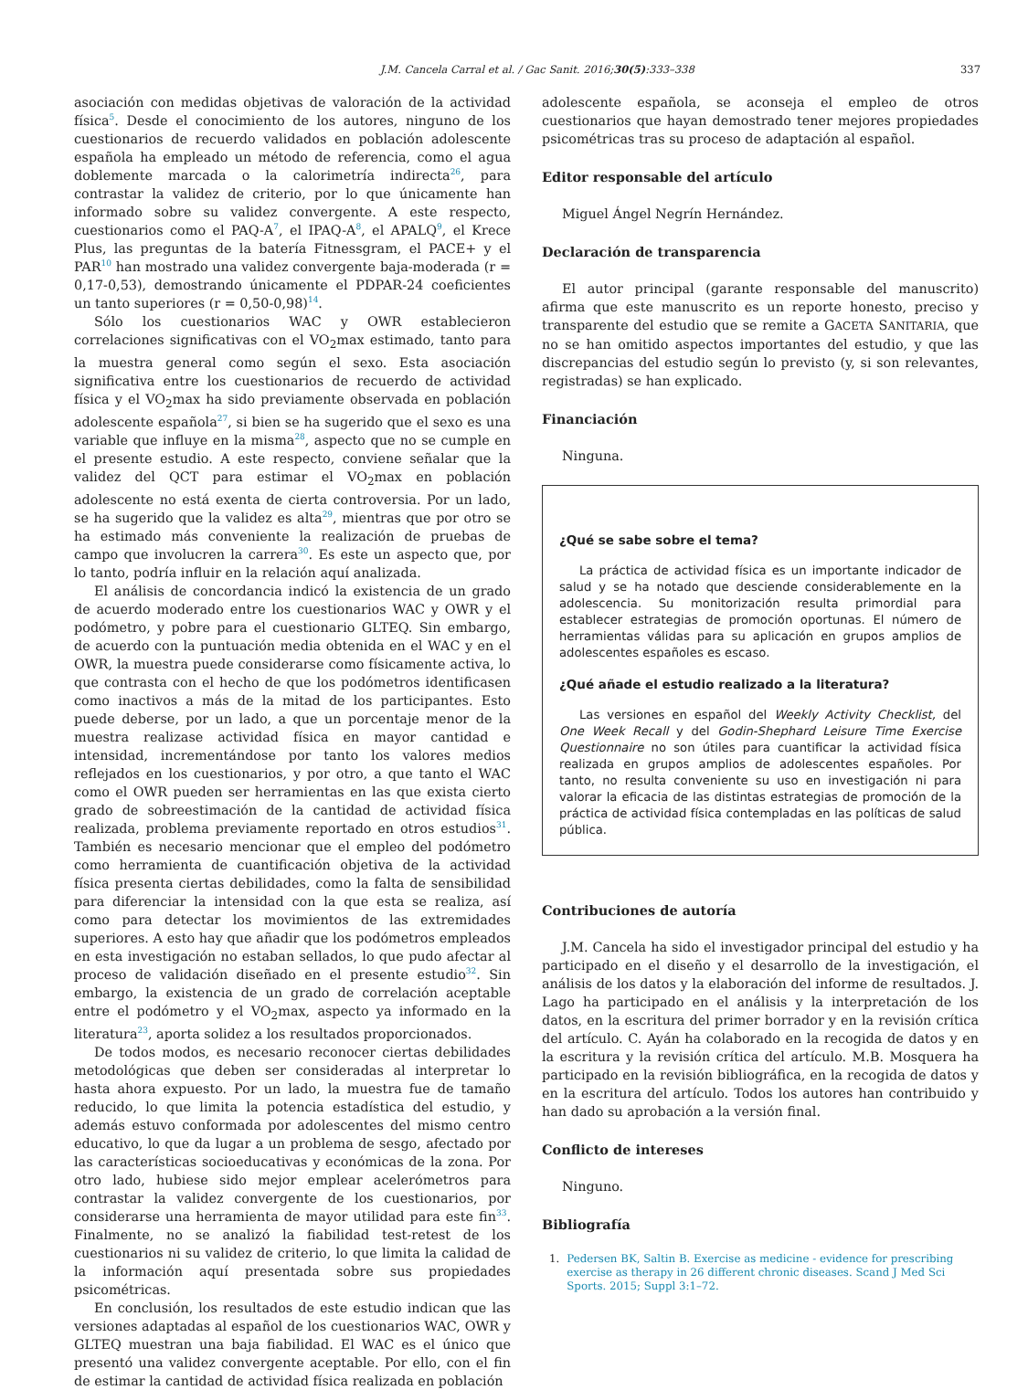J.M. Cancela Carral et al. / Gac Sanit. 2016;30(5):333–338 337
asociación con medidas objetivas de valoración de la actividad física<sup>5</sup>. Desde el conocimiento de los autores, ninguno de los cuestionarios de recuerdo validados en población adolescente española ha empleado un método de referencia, como el agua doblemente marcada o la calorimetría indirecta<sup>26</sup>, para contrastar la validez de criterio, por lo que únicamente han informado sobre su validez convergente. A este respecto, cuestionarios como el PAQ-A<sup>7</sup>, el IPAQ-A<sup>8</sup>, el APALQ<sup>9</sup>, el Krece Plus, las preguntas de la batería Fitnessgram, el PACE+ y el PAR<sup>10</sup> han mostrado una validez convergente baja-moderada (r = 0,17-0,53), demostrando únicamente el PDPAR-24 coeficientes un tanto superiores (r = 0,50-0,98)<sup>14</sup>.
Sólo los cuestionarios WAC y OWR establecieron correlaciones significativas con el VO<sub>2</sub>max estimado, tanto para la muestra general como según el sexo. Esta asociación significativa entre los cuestionarios de recuerdo de actividad física y el VO<sub>2</sub>max ha sido previamente observada en población adolescente española<sup>27</sup>, si bien se ha sugerido que el sexo es una variable que influye en la misma<sup>28</sup>, aspecto que no se cumple en el presente estudio. A este respecto, conviene señalar que la validez del QCT para estimar el VO<sub>2</sub>max en población adolescente no está exenta de cierta controversia. Por un lado, se ha sugerido que la validez es alta<sup>29</sup>, mientras que por otro se ha estimado más conveniente la realización de pruebas de campo que involucren la carrera<sup>30</sup>. Es este un aspecto que, por lo tanto, podría influir en la relación aquí analizada.
El análisis de concordancia indicó la existencia de un grado de acuerdo moderado entre los cuestionarios WAC y OWR y el podómetro, y pobre para el cuestionario GLTEQ. Sin embargo, de acuerdo con la puntuación media obtenida en el WAC y en el OWR, la muestra puede considerarse como físicamente activa, lo que contrasta con el hecho de que los podómetros identificasen como inactivos a más de la mitad de los participantes. Esto puede deberse, por un lado, a que un porcentaje menor de la muestra realizase actividad física en mayor cantidad e intensidad, incrementándose por tanto los valores medios reflejados en los cuestionarios, y por otro, a que tanto el WAC como el OWR pueden ser herramientas en las que exista cierto grado de sobreestimación de la cantidad de actividad física realizada, problema previamente reportado en otros estudios<sup>31</sup>. También es necesario mencionar que el empleo del podómetro como herramienta de cuantificación objetiva de la actividad física presenta ciertas debilidades, como la falta de sensibilidad para diferenciar la intensidad con la que esta se realiza, así como para detectar los movimientos de las extremidades superiores. A esto hay que añadir que los podómetros empleados en esta investigación no estaban sellados, lo que pudo afectar al proceso de validación diseñado en el presente estudio<sup>32</sup>. Sin embargo, la existencia de un grado de correlación aceptable entre el podómetro y el VO<sub>2</sub>max, aspecto ya informado en la literatura<sup>23</sup>, aporta solidez a los resultados proporcionados.
De todos modos, es necesario reconocer ciertas debilidades metodológicas que deben ser consideradas al interpretar lo hasta ahora expuesto. Por un lado, la muestra fue de tamaño reducido, lo que limita la potencia estadística del estudio, y además estuvo conformada por adolescentes del mismo centro educativo, lo que da lugar a un problema de sesgo, afectado por las características socioeducativas y económicas de la zona. Por otro lado, hubiese sido mejor emplear acelerómetros para contrastar la validez convergente de los cuestionarios, por considerarse una herramienta de mayor utilidad para este fin<sup>33</sup>. Finalmente, no se analizó la fiabilidad test-retest de los cuestionarios ni su validez de criterio, lo que limita la calidad de la información aquí presentada sobre sus propiedades psicométricas.
En conclusión, los resultados de este estudio indican que las versiones adaptadas al español de los cuestionarios WAC, OWR y GLTEQ muestran una baja fiabilidad. El WAC es el único que presentó una validez convergente aceptable. Por ello, con el fin de estimar la cantidad de actividad física realizada en población
adolescente española, se aconseja el empleo de otros cuestionarios que hayan demostrado tener mejores propiedades psicométricas tras su proceso de adaptación al español.
Editor responsable del artículo
Miguel Ángel Negrín Hernández.
Declaración de transparencia
El autor principal (garante responsable del manuscrito) afirma que este manuscrito es un reporte honesto, preciso y transparente del estudio que se remite a GACETA SANITARIA, que no se han omitido aspectos importantes del estudio, y que las discrepancias del estudio según lo previsto (y, si son relevantes, registradas) se han explicado.
Financiación
Ninguna.
¿Qué se sabe sobre el tema?
La práctica de actividad física es un importante indicador de salud y se ha notado que desciende considerablemente en la adolescencia. Su monitorización resulta primordial para establecer estrategias de promoción oportunas. El número de herramientas válidas para su aplicación en grupos amplios de adolescentes españoles es escaso.
¿Qué añade el estudio realizado a la literatura?
Las versiones en español del Weekly Activity Checklist, del One Week Recall y del Godin-Shephard Leisure Time Exercise Questionnaire no son útiles para cuantificar la actividad física realizada en grupos amplios de adolescentes españoles. Por tanto, no resulta conveniente su uso en investigación ni para valorar la eficacia de las distintas estrategias de promoción de la práctica de actividad física contempladas en las políticas de salud pública.
Contribuciones de autoría
J.M. Cancela ha sido el investigador principal del estudio y ha participado en el diseño y el desarrollo de la investigación, el análisis de los datos y la elaboración del informe de resultados. J. Lago ha participado en el análisis y la interpretación de los datos, en la escritura del primer borrador y en la revisión crítica del artículo. C. Ayán ha colaborado en la recogida de datos y en la escritura y la revisión crítica del artículo. M.B. Mosquera ha participado en la revisión bibliográfica, en la recogida de datos y en la escritura del artículo. Todos los autores han contribuido y han dado su aprobación a la versión final.
Conflicto de intereses
Ninguno.
Bibliografía
1. Pedersen BK, Saltin B. Exercise as medicine - evidence for prescribing exercise as therapy in 26 different chronic diseases. Scand J Med Sci Sports. 2015; Suppl 3:1–72.